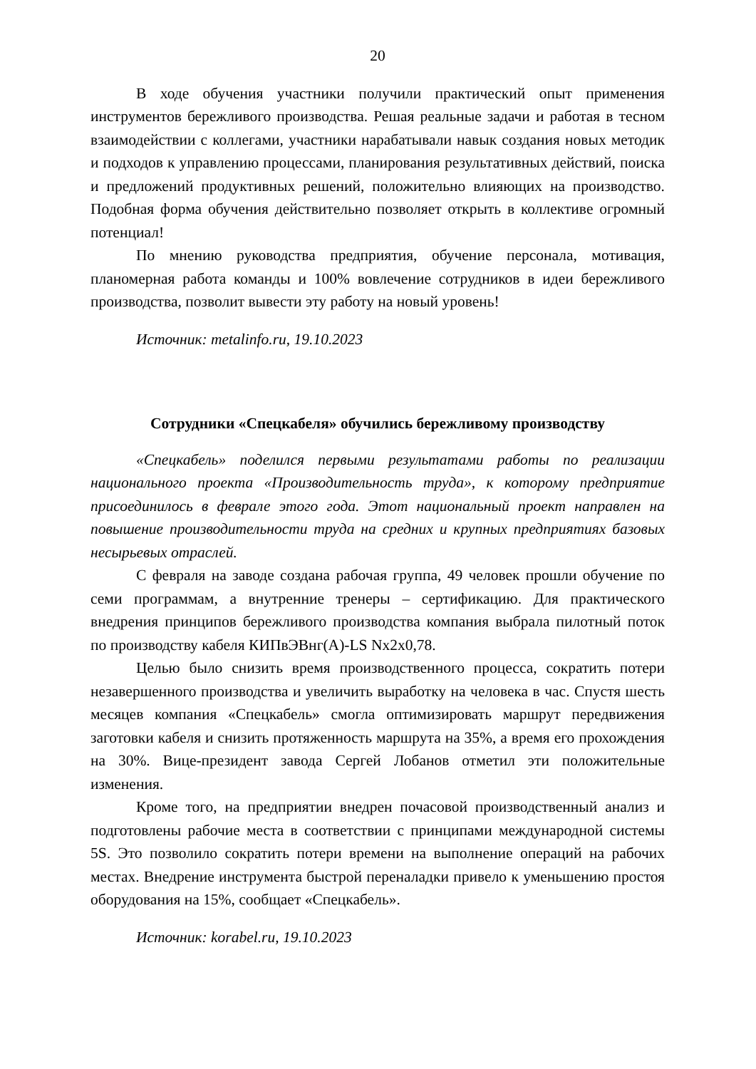20
В ходе обучения участники получили практический опыт применения инструментов бережливого производства. Решая реальные задачи и работая в тесном взаимодействии с коллегами, участники нарабатывали навык создания новых методик и подходов к управлению процессами, планирования результативных действий, поиска и предложений продуктивных решений, положительно влияющих на производство. Подобная форма обучения действительно позволяет открыть в коллективе огромный потенциал!
По мнению руководства предприятия, обучение персонала, мотивация, планомерная работа команды и 100% вовлечение сотрудников в идеи бережливого производства, позволит вывести эту работу на новый уровень!
Источник: metalinfo.ru, 19.10.2023
Сотрудники «Спецкабеля» обучились бережливому производству
«Спецкабель» поделился первыми результатами работы по реализации национального проекта «Производительность труда», к которому предприятие присоединилось в феврале этого года. Этот национальный проект направлен на повышение производительности труда на средних и крупных предприятиях базовых несырьевых отраслей.
С февраля на заводе создана рабочая группа, 49 человек прошли обучение по семи программам, а внутренние тренеры – сертификацию. Для практического внедрения принципов бережливого производства компания выбрала пилотный поток по производству кабеля КИПвЭВнг(А)-LS Nx2x0,78.
Целью было снизить время производственного процесса, сократить потери незавершенного производства и увеличить выработку на человека в час. Спустя шесть месяцев компания «Спецкабель» смогла оптимизировать маршрут передвижения заготовки кабеля и снизить протяженность маршрута на 35%, а время его прохождения на 30%. Вице-президент завода Сергей Лобанов отметил эти положительные изменения.
Кроме того, на предприятии внедрен почасовой производственный анализ и подготовлены рабочие места в соответствии с принципами международной системы 5S. Это позволило сократить потери времени на выполнение операций на рабочих местах. Внедрение инструмента быстрой переналадки привело к уменьшению простоя оборудования на 15%, сообщает «Спецкабель».
Источник: korabel.ru, 19.10.2023